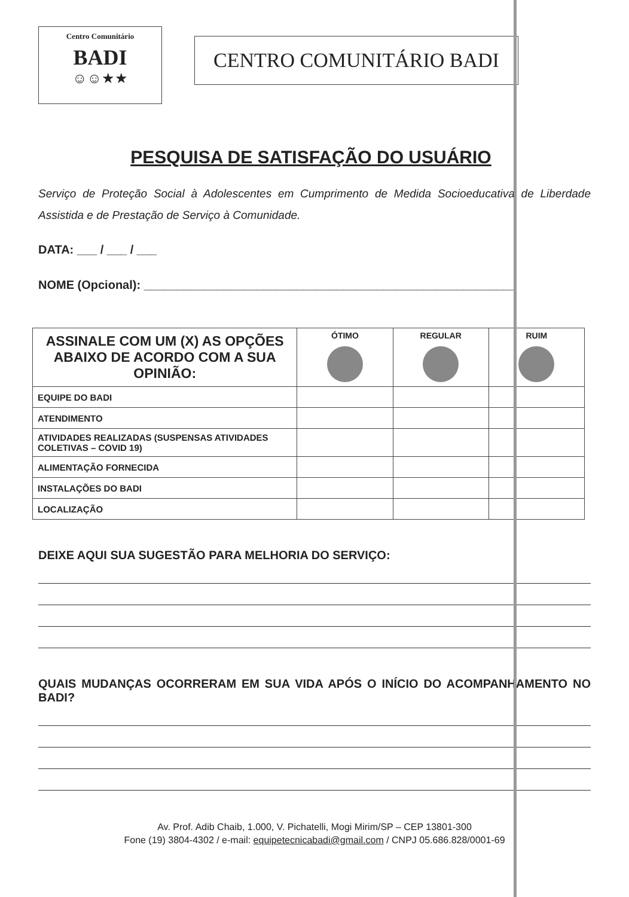Centro Comunitário
BADI
☺☺★★
CENTRO COMUNITÁRIO BADI
PESQUISA DE SATISFAÇÃO DO USUÁRIO
Serviço de Proteção Social à Adolescentes em Cumprimento de Medida Socioeducativa de Liberdade Assistida e de Prestação de Serviço à Comunidade.
DATA: ___ / ___ / ___
NOME (Opcional): ________________________________________________________
| ASSINALE COM UM (X) AS OPÇÕES ABAIXO DE ACORDO COM A SUA OPINIÃO: | ÓTIMO | REGULAR | RUIM |
| --- | --- | --- | --- |
| EQUIPE DO BADI | | | |
| ATENDIMENTO | | | |
| ATIVIDADES REALIZADAS (SUSPENSAS ATIVIDADES COLETIVAS – COVID 19) | | | |
| ALIMENTAÇÃO FORNECIDA | | | |
| INSTALAÇÕES DO BADI | | | |
| LOCALIZAÇÃO | | | |
DEIXE AQUI SUA SUGESTÃO PARA MELHORIA DO SERVIÇO:
QUAIS MUDANÇAS OCORRERAM EM SUA VIDA APÓS O INÍCIO DO ACOMPANHAMENTO NO BADI?
Av. Prof. Adib Chaib, 1.000, V. Pichatelli, Mogi Mirim/SP – CEP 13801-300
Fone (19) 3804-4302 / e-mail: equipetecnicabadi@gmail.com / CNPJ 05.686.828/0001-69